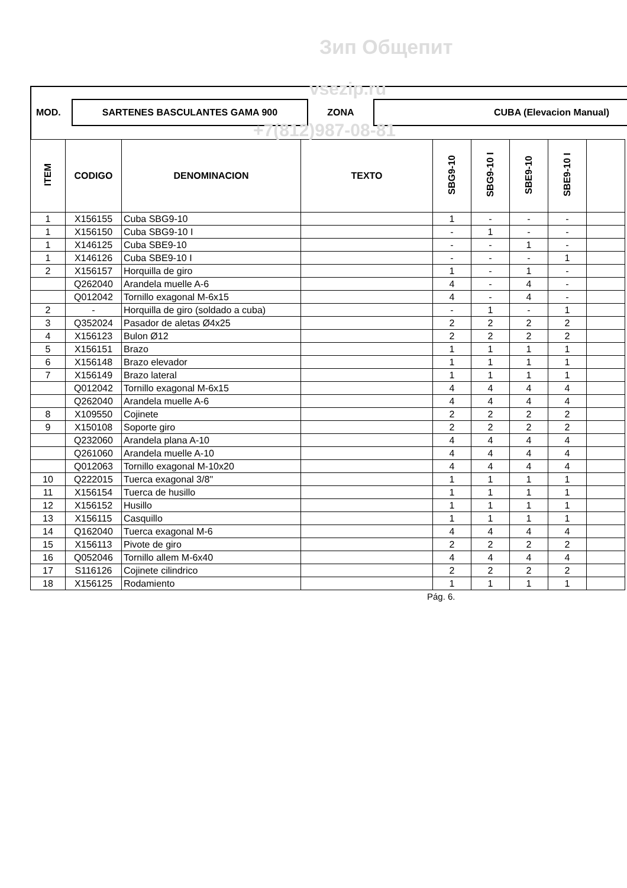Зип Общепит
MOD.
SARTENES BASCULANTES GAMA 900
ZONA
CUBA (Elevacion Manual)
vsezip.ru
+7(812)987-08-81
| ITEM | CODIGO | DENOMINACION | TEXTO | SBG9-10 | SBG9-10 I | SBE9-10 | SBE9-10 I | |
| --- | --- | --- | --- | --- | --- | --- | --- | --- |
| 1 | X156155 | Cuba SBG9-10 | | 1 | - | - | - | |
| 1 | X156150 | Cuba SBG9-10 I | | - | 1 | - | - | |
| 1 | X146125 | Cuba SBE9-10 | | - | - | 1 | - | |
| 1 | X146126 | Cuba SBE9-10 I | | - | - | - | 1 | |
| 2 | X156157 | Horquilla de giro | | 1 | - | 1 | - | |
| | Q262040 | Arandela muelle A-6 | | 4 | - | 4 | - | |
| | Q012042 | Tornillo exagonal M-6x15 | | 4 | - | 4 | - | |
| 2 | - | Horquilla de giro (soldado a cuba) | | - | 1 | - | 1 | |
| 3 | Q352024 | Pasador de aletas Ø4x25 | | 2 | 2 | 2 | 2 | |
| 4 | X156123 | Bulon Ø12 | | 2 | 2 | 2 | 2 | |
| 5 | X156151 | Brazo | | 1 | 1 | 1 | 1 | |
| 6 | X156148 | Brazo elevador | | 1 | 1 | 1 | 1 | |
| 7 | X156149 | Brazo lateral | | 1 | 1 | 1 | 1 | |
| | Q012042 | Tornillo exagonal M-6x15 | | 4 | 4 | 4 | 4 | |
| | Q262040 | Arandela muelle A-6 | | 4 | 4 | 4 | 4 | |
| 8 | X109550 | Cojinete | | 2 | 2 | 2 | 2 | |
| 9 | X150108 | Soporte giro | | 2 | 2 | 2 | 2 | |
| | Q232060 | Arandela plana A-10 | | 4 | 4 | 4 | 4 | |
| | Q261060 | Arandela muelle A-10 | | 4 | 4 | 4 | 4 | |
| | Q012063 | Tornillo exagonal M-10x20 | | 4 | 4 | 4 | 4 | |
| 10 | Q222015 | Tuerca exagonal 3/8'' | | 1 | 1 | 1 | 1 | |
| 11 | X156154 | Tuerca de husillo | | 1 | 1 | 1 | 1 | |
| 12 | X156152 | Husillo | | 1 | 1 | 1 | 1 | |
| 13 | X156115 | Casquillo | | 1 | 1 | 1 | 1 | |
| 14 | Q162040 | Tuerca exagonal M-6 | | 4 | 4 | 4 | 4 | |
| 15 | X156113 | Pivote de giro | | 2 | 2 | 2 | 2 | |
| 16 | Q052046 | Tornillo allem M-6x40 | | 4 | 4 | 4 | 4 | |
| 17 | S116126 | Cojinete cilindrico | | 2 | 2 | 2 | 2 | |
| 18 | X156125 | Rodamiento | | 1 | 1 | 1 | 1 | |
Pág. 6.